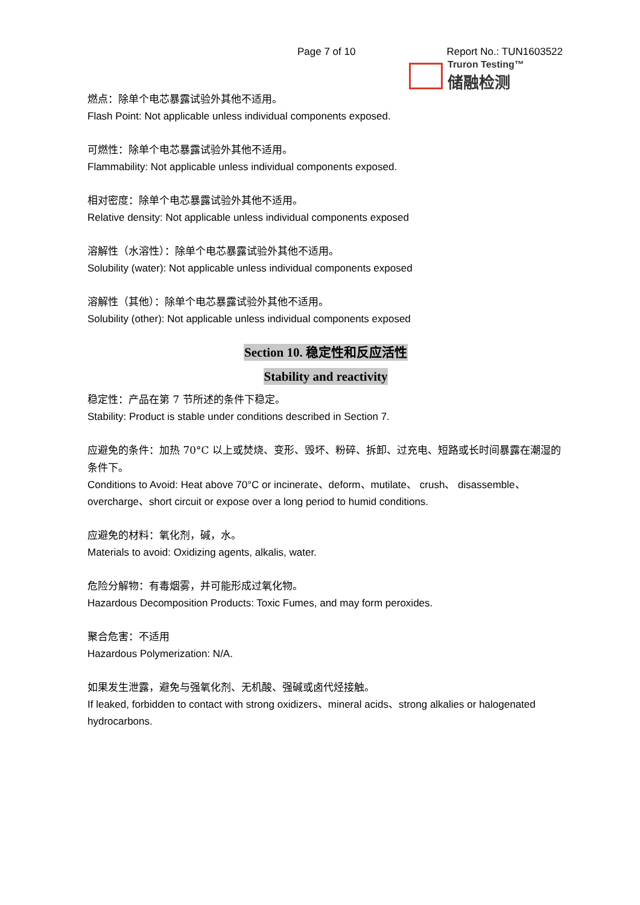Page 7 of 10 Report No.: TUN1603522
Truron Testing™
储融检测
燃点：除单个电芯暴露试验外其他不适用。
Flash Point: Not applicable unless individual components exposed.
可燃性：除单个电芯暴露试验外其他不适用。
Flammability: Not applicable unless individual components exposed.
相对密度：除单个电芯暴露试验外其他不适用。
Relative density: Not applicable unless individual components exposed
溶解性（水溶性）：除单个电芯暴露试验外其他不适用。
Solubility (water): Not applicable unless individual components exposed
溶解性（其他）：除单个电芯暴露试验外其他不适用。
Solubility (other): Not applicable unless individual components exposed
Section 10. 稳定性和反应活性
Stability and reactivity
稳定性：产品在第 7 节所述的条件下稳定。
Stability: Product is stable under conditions described in Section 7.
应避免的条件：加热 70°C 以上或焚烧、变形、毁坏、粉碎、拆卸、过充电、短路或长时间暴露在潮湿的条件下。
Conditions to Avoid: Heat above 70°C or incinerate、deform、mutilate、 crush、 disassemble、overcharge、short circuit or expose over a long period to humid conditions.
应避免的材料：氧化剂，碱，水。
Materials to avoid: Oxidizing agents, alkalis, water.
危险分解物：有毒烟雾，并可能形成过氧化物。
Hazardous Decomposition Products: Toxic Fumes, and may form peroxides.
聚合危害：不适用
Hazardous Polymerization: N/A.
如果发生泄露，避免与强氧化剂、无机酸、强碱或卤代烃接触。
If leaked, forbidden to contact with strong oxidizers、mineral acids、strong alkalies or halogenated hydrocarbons.